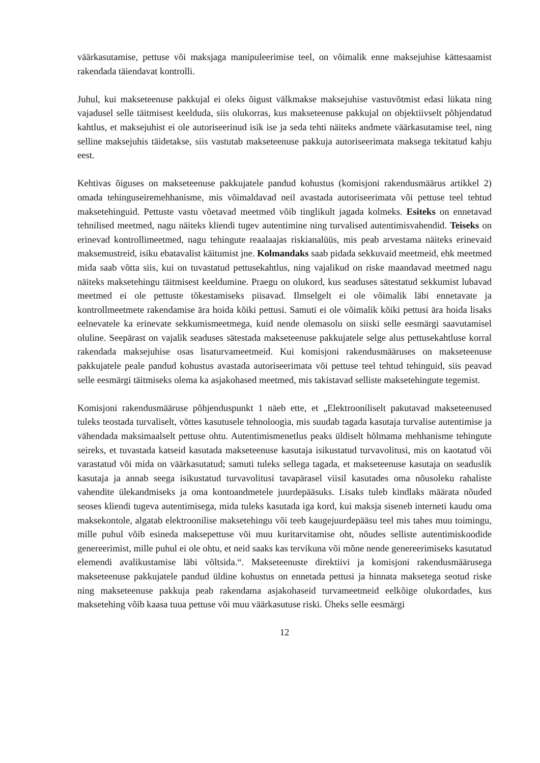väärkasutamise, pettuse või maksjaga manipuleerimise teel, on võimalik enne maksejuhise kättesaamist rakendada täiendavat kontrolli.
Juhul, kui makseteenuse pakkujal ei oleks õigust välkmakse maksejuhise vastuvõtmist edasi lükata ning vajadusel selle täitmisest keelduda, siis olukorras, kus makseteenuse pakkujal on objektiivselt põhjendatud kahtlus, et maksejuhist ei ole autoriseerinud isik ise ja seda tehti näiteks andmete väärkasutamise teel, ning selline maksejuhis täidetakse, siis vastutab makseteenuse pakkuja autoriseerimata maksega tekitatud kahju eest.
Kehtivas õiguses on makseteenuse pakkujatele pandud kohustus (komisjoni rakendusmäärus artikkel 2) omada tehinguseiremehhanisme, mis võimaldavad neil avastada autoriseerimata või pettuse teel tehtud maksetehinguid. Pettuste vastu võetavad meetmed võib tinglikult jagada kolmeks. Esiteks on ennetavad tehnilised meetmed, nagu näiteks kliendi tugev autentimine ning turvalised autentimisvahendid. Teiseks on erinevad kontrollimeetmed, nagu tehingute reaalaajas riskianalüüs, mis peab arvestama näiteks erinevaid maksemustreid, isiku ebatavalist käitumist jne. Kolmandaks saab pidada sekkuvaid meetmeid, ehk meetmed mida saab võtta siis, kui on tuvastatud pettusekahtlus, ning vajalikud on riske maandavad meetmed nagu näiteks maksetehingu täitmisest keeldumine. Praegu on olukord, kus seaduses sätestatud sekkumist lubavad meetmed ei ole pettuste tõkestamiseks piisavad. Ilmselgelt ei ole võimalik läbi ennetavate ja kontrollmeetmete rakendamise ära hoida kõiki pettusi. Samuti ei ole võimalik kõiki pettusi ära hoida lisaks eelnevatele ka erinevate sekkumismeetmega, kuid nende olemasolu on siiski selle eesmärgi saavutamisel oluline. Seepärast on vajalik seaduses sätestada makseteenuse pakkujatele selge alus pettusekahtluse korral rakendada maksejuhise osas lisaturvameetmeid. Kui komisjoni rakendusmääruses on makseteenuse pakkujatele peale pandud kohustus avastada autoriseerimata või pettuse teel tehtud tehinguid, siis peavad selle eesmärgi täitmiseks olema ka asjakohased meetmed, mis takistavad selliste maksetehingute tegemist.
Komisjoni rakendusmääruse põhjenduspunkt 1 näeb ette, et „Elektrooniliselt pakutavad makseteenused tuleks teostada turvaliselt, võttes kasutusele tehnoloogia, mis suudab tagada kasutaja turvalise autentimise ja vähendada maksimaalselt pettuse ohtu. Autentimismenetlus peaks üldiselt hõlmama mehhanisme tehingute seireks, et tuvastada katseid kasutada makseteenuse kasutaja isikustatud turvavolitusi, mis on kaotatud või varastatud või mida on väärkasutatud; samuti tuleks sellega tagada, et makseteenuse kasutaja on seaduslik kasutaja ja annab seega isikustatud turvavolitusi tavapärasel viisil kasutades oma nõusoleku rahaliste vahendite ülekandmiseks ja oma kontoandmetele juurdepääsuks. Lisaks tuleb kindlaks määrata nõuded seoses kliendi tugeva autentimisega, mida tuleks kasutada iga kord, kui maksja siseneb interneti kaudu oma maksekontole, algatab elektroonilise maksetehingu või teeb kaugejuurdepääsu teel mis tahes muu toimingu, mille puhul võib esineda maksepettuse või muu kuritarvitamise oht, nõudes selliste autentimiskoodide genereerimist, mille puhul ei ole ohtu, et neid saaks kas tervikuna või mõne nende genereerimiseks kasutatud elemendi avalikustamise läbi võltsida.“. Makseteenuste direktiivi ja komisjoni rakendusmäärusega makseteenuse pakkujatele pandud üldine kohustus on ennetada pettusi ja hinnata maksetega seotud riske ning makseteenuse pakkuja peab rakendama asjakohaseid turvameetmeid eelkõige olukordades, kus maksetehing võib kaasa tuua pettuse või muu väärkasutuse riski. Üheks selle eesmärgi
12